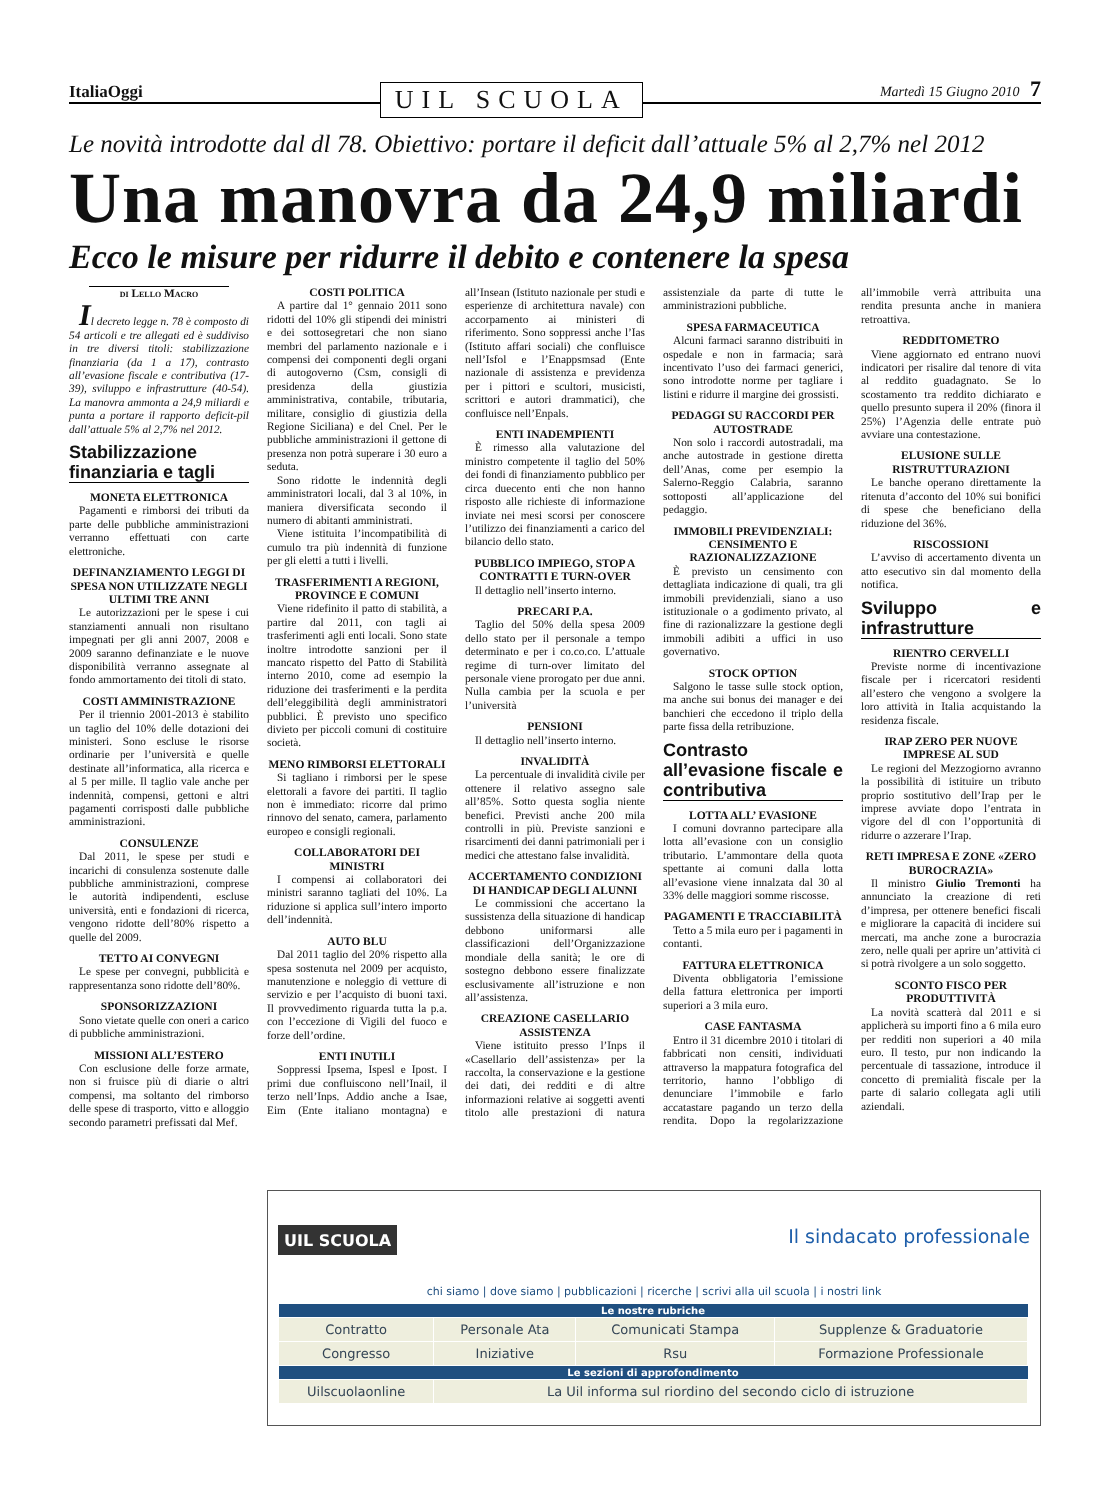ItaliaOggi UIL SCUOLA Martedì 15 Giugno 2010 7
Le novità introdotte dal dl 78. Obiettivo: portare il deficit dall’attuale 5% al 2,7% nel 2012
Una manovra da 24,9 miliardi
Ecco le misure per ridurre il debito e contenere la spesa
di Lello Macro
Il decreto legge n. 78 è composto di 54 articoli e tre allegati ed è suddiviso in tre diversi titoli: stabilizzazione finanziaria (da 1 a 17), contrasto all’evasione fiscale e contributiva (17-39), sviluppo e infrastrutture (40-54). La manovra ammonta a 24,9 miliardi e punta a portare il rapporto deficit-pil dall’attuale 5% al 2,7% nel 2012.
Stabilizzazione finanziaria e tagli
MONETA ELETTRONICA
Pagamenti e rimborsi dei tributi da parte delle pubbliche amministrazioni verranno effettuati con carte elettroniche.
DEFINANZIAMENTO LEGGI DI SPESA NON UTILIZZATE NEGLI ULTIMI TRE ANNI
Le autorizzazioni per le spese i cui stanziamenti annuali non risultano impegnati per gli anni 2007, 2008 e 2009 saranno definanziate e le nuove disponibilità verranno assegnate al fondo ammortamento dei titoli di stato.
COSTI AMMINISTRAZIONE
Per il triennio 2001-2013 è stabilito un taglio del 10% delle dotazioni dei ministeri. Sono escluse le risorse ordinarie per l’università e quelle destinate all’informatica, alla ricerca e al 5 per mille. Il taglio vale anche per indennità, compensi, gettoni e altri pagamenti corrisposti dalle pubbliche amministrazioni.
CONSULENZE
Dal 2011, le spese per studi e incarichi di consulenza sostenute dalle pubbliche amministrazioni, comprese le autorità indipendenti, escluse università, enti e fondazioni di ricerca, vengono ridotte dell’80% rispetto a quelle del 2009.
TETTO AI CONVEGNI
Le spese per convegni, pubblicità e rappresentanza sono ridotte dell’80%.
SPONSORIZZAZIONI
Sono vietate quelle con oneri a carico di pubbliche amministrazioni.
MISSIONI ALL’ESTERO
Con esclusione delle forze armate, non si fruisce più di diarie o altri compensi, ma soltanto del rimborso delle spese di trasporto, vitto e alloggio secondo parametri prefissati dal Mef.
COSTI POLITICA
A partire dal 1° gennaio 2011 sono ridotti del 10% gli stipendi dei ministri e dei sottosegretari che non siano membri del parlamento nazionale e i compensi dei componenti degli organi di autogoverno (Csm, consigli di presidenza della giustizia amministrativa, contabile, tributaria, militare, consiglio di giustizia della Regione Siciliana) e del Cnel. Per le pubbliche amministrazioni il gettone di presenza non potrà superare i 30 euro a seduta.
Sono ridotte le indennità degli amministratori locali, dal 3 al 10%, in maniera diversificata secondo il numero di abitanti amministrati.
Viene istituita l’incompatibilità di cumulo tra più indennità di funzione per gli eletti a tutti i livelli.
TRASFERIMENTI A REGIONI, PROVINCE E COMUNI
Viene ridefinito il patto di stabilità, a partire dal 2011, con tagli ai trasferimenti agli enti locali. Sono state inoltre introdotte sanzioni per il mancato rispetto del Patto di Stabilità interno 2010, come ad esempio la riduzione dei trasferimenti e la perdita dell’eleggibilità degli amministratori pubblici. È previsto uno specifico divieto per piccoli comuni di costituire società.
MENO RIMBORSI ELETTORALI
Si tagliano i rimborsi per le spese elettorali a favore dei partiti. Il taglio non è immediato: ricorre dal primo rinnovo del senato, camera, parlamento europeo e consigli regionali.
COLLABORATORI DEI MINISTRI
I compensi ai collaboratori dei ministri saranno tagliati del 10%. La riduzione si applica sull’intero importo dell’indennità.
AUTO BLU
Dal 2011 taglio del 20% rispetto alla spesa sostenuta nel 2009 per acquisto, manutenzione e noleggio di vetture di servizio e per l’acquisto di buoni taxi. Il provvedimento riguarda tutta la p.a. con l’eccezione di Vigili del fuoco e forze dell’ordine.
ENTI INUTILI
Soppressi Ipsema, Ispesl e Ipost. I primi due confluiscono nell’Inail, il terzo nell’Inps. Addio anche a Isae, Eim (Ente italiano montagna) e all’Insean (Istituto nazionale per studi e esperienze di architettura navale) con accorpamento ai ministeri di riferimento. Sono soppressi anche l’Ias (Istituto affari sociali) che confluisce nell’Isfol e l’Enappsmsad (Ente nazionale di assistenza e previdenza per i pittori e scultori, musicisti, scrittori e autori drammatici), che confluisce nell’Enpals.
ENTI INADEMPIENTI
È rimesso alla valutazione del ministro competente il taglio del 50% dei fondi di finanziamento pubblico per circa duecento enti che non hanno risposto alle richieste di informazione inviate nei mesi scorsi per conoscere l’utilizzo dei finanziamenti a carico del bilancio dello stato.
PUBBLICO IMPIEGO, STOP A CONTRATTI E TURN-OVER
Il dettaglio nell’inserto interno.
PRECARI P.A.
Taglio del 50% della spesa 2009 dello stato per il personale a tempo determinato e per i co.co.co. L’attuale regime di turn-over limitato del personale viene prorogato per due anni. Nulla cambia per la scuola e per l’università
PENSIONI
Il dettaglio nell’inserto interno.
INVALIDITÀ
La percentuale di invalidità civile per ottenere il relativo assegno sale all’85%. Sotto questa soglia niente benefici. Previsti anche 200 mila controlli in più. Previste sanzioni e risarcimenti dei danni patrimoniali per i medici che attestano false invalidità.
ACCERTAMENTO CONDIZIONI DI HANDICAP DEGLI ALUNNI
Le commissioni che accertano la sussistenza della situazione di handicap debbono uniformarsi alle classificazioni dell’Organizzazione mondiale della sanità; le ore di sostegno debbono essere finalizzate esclusivamente all’istruzione e non all’assistenza.
CREAZIONE CASELLARIO ASSISTENZA
Viene istituito presso l’Inps il «Casellario dell’assistenza» per la raccolta, la conservazione e la gestione dei dati, dei redditi e di altre informazioni relative ai soggetti aventi titolo alle prestazioni di natura assistenziale da parte di tutte le amministrazioni pubbliche.
SPESA FARMACEUTICA
Alcuni farmaci saranno distribuiti in ospedale e non in farmacia; sarà incentivato l’uso dei farmaci generici, sono introdotte norme per tagliare i listini e ridurre il margine dei grossisti.
PEDAGGI SU RACCORDI PER AUTOSTRADE
Non solo i raccordi autostradali, ma anche autostrade in gestione diretta dell’Anas, come per esempio la Salerno-Reggio Calabria, saranno sottoposti all’applicazione del pedaggio.
IMMOBILI PREVIDENZIALI: CENSIMENTO E RAZIONALIZZAZIONE
È previsto un censimento con dettagliata indicazione di quali, tra gli immobili previdenziali, siano a uso istituzionale o a godimento privato, al fine di razionalizzare la gestione degli immobili adibiti a uffici in uso governativo.
STOCK OPTION
Salgono le tasse sulle stock option, ma anche sui bonus dei manager e dei banchieri che eccedono il triplo della parte fissa della retribuzione.
Contrasto all’evasione fiscale e contributiva
LOTTA ALL’ EVASIONE
I comuni dovranno partecipare alla lotta all’evasione con un consiglio tributario. L’ammontare della quota spettante ai comuni dalla lotta all’evasione viene innalzata dal 30 al 33% delle maggiori somme riscosse.
PAGAMENTI E TRACCIABILITÀ
Tetto a 5 mila euro per i pagamenti in contanti.
FATTURA ELETTRONICA
Diventa obbligatoria l’emissione della fattura elettronica per importi superiori a 3 mila euro.
CASE FANTASMA
Entro il 31 dicembre 2010 i titolari di fabbricati non censiti, individuati attraverso la mappatura fotografica del territorio, hanno l’obbligo di denunciare l’immobile e farlo accatastare pagando un terzo della rendita. Dopo la regolarizzazione all’immobile verrà attribuita una rendita presunta anche in maniera retroattiva.
REDDITOMETRO
Viene aggiornato ed entrano nuovi indicatori per risalire dal tenore di vita al reddito guadagnato. Se lo scostamento tra reddito dichiarato e quello presunto supera il 20% (finora il 25%) l’Agenzia delle entrate può avviare una contestazione.
ELUSIONE SULLE RISTRUTTURAZIONI
Le banche operano direttamente la ritenuta d’acconto del 10% sui bonifici di spese che beneficiano della riduzione del 36%.
RISCOSSIONI
L’avviso di accertamento diventa un atto esecutivo sin dal momento della notifica.
Sviluppo e infrastrutture
RIENTRO CERVELLI
Previste norme di incentivazione fiscale per i ricercatori residenti all’estero che vengono a svolgere la loro attività in Italia acquistando la residenza fiscale.
IRAP ZERO PER NUOVE IMPRESE AL SUD
Le regioni del Mezzogiorno avranno la possibilità di istituire un tributo proprio sostitutivo dell’Irap per le imprese avviate dopo l’entrata in vigore del dl con l’opportunità di ridurre o azzerare l’Irap.
RETI IMPRESA E ZONE «ZERO BUROCRAZIA»
Il ministro Giulio Tremonti ha annunciato la creazione di reti d’impresa, per ottenere benefici fiscali e migliorare la capacità di incidere sui mercati, ma anche zone a burocrazia zero, nelle quali per aprire un’attività ci si potrà rivolgere a un solo soggetto.
SCONTO FISCO PER PRODUTTIVITÀ
La novità scatterà dal 2011 e si applicherà su importi fino a 6 mila euro per redditi non superiori a 40 mila euro. Il testo, pur non indicando la percentuale di tassazione, introduce il concetto di premialità fiscale per la parte di salario collegata agli utili aziendali.
UIL SCUOLA Il sindacato professionale
chi siamo | dove siamo | pubblicazioni | ricerche | scrivi alla uil scuola | i nostri link
| Le nostre rubriche | | | |
| --- | --- | --- | --- |
| Contratto | Personale Ata | Comunicati Stampa | Supplenze & Graduatorie |
| Congresso | Iniziative | Rsu | Formazione Professionale |
| Le sezioni di approfondimento | | | |
| Uilscuolaonline | La Uil informa sul riordino del secondo ciclo di istruzione | | |